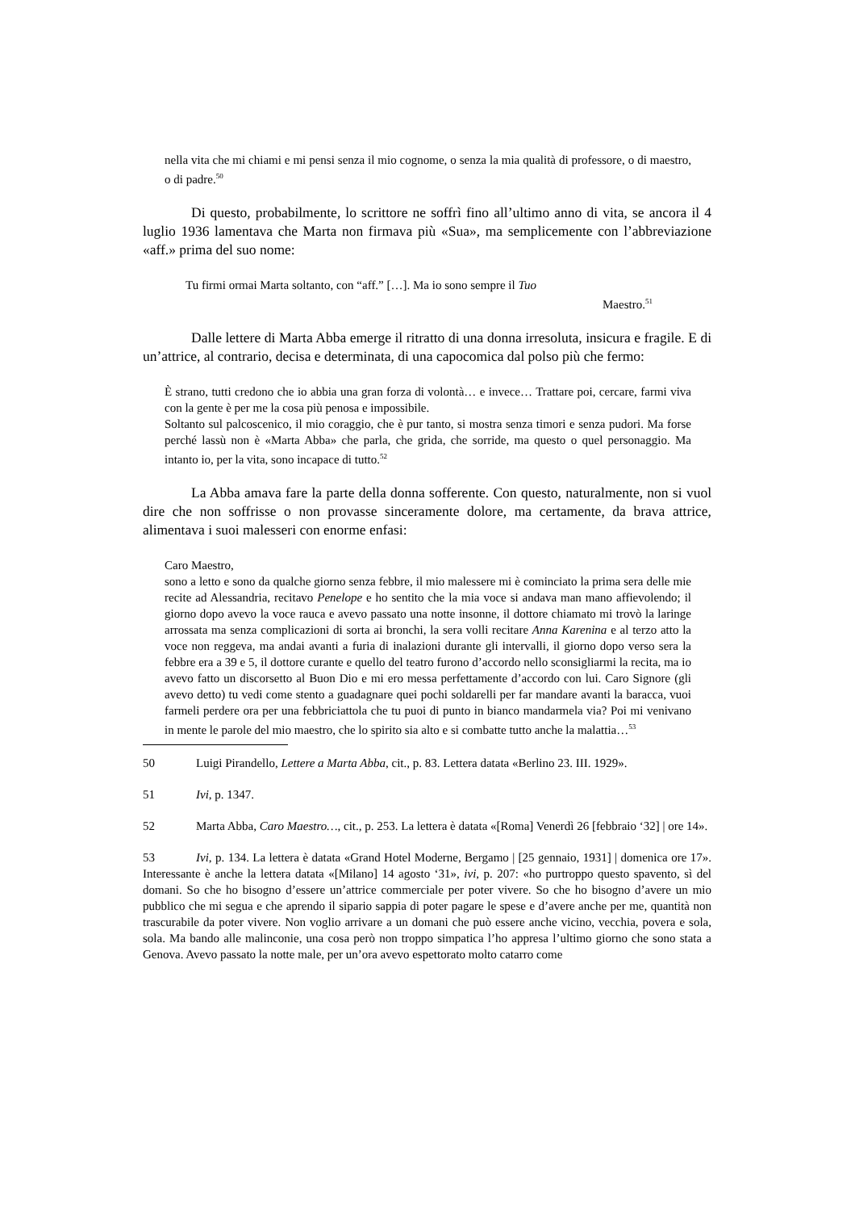nella vita che mi chiami e mi pensi senza il mio cognome, o senza la mia qualità di professore, o di maestro, o di padre.<sup>50</sup>
Di questo, probabilmente, lo scrittore ne soffrì fino all’ultimo anno di vita, se ancora il 4 luglio 1936 lamentava che Marta non firmava più «Sua», ma semplicemente con l’abbreviazione «aff.» prima del suo nome:
Tu firmi ormai Marta soltanto, con “aff.” […]. Ma io sono sempre il Tuo
Maestro.<sup>51</sup>
Dalle lettere di Marta Abba emerge il ritratto di una donna irresoluta, insicura e fragile. E di un’attrice, al contrario, decisa e determinata, di una capocomica dal polso più che fermo:
È strano, tutti credono che io abbia una gran forza di volontà… e invece… Trattare poi, cercare, farmi viva con la gente è per me la cosa più penosa e impossibile.
Soltanto sul palcoscenico, il mio coraggio, che è pur tanto, si mostra senza timori e senza pudori. Ma forse perché lassù non è «Marta Abba» che parla, che grida, che sorride, ma questo o quel personaggio. Ma intanto io, per la vita, sono incapace di tutto.<sup>52</sup>
La Abba amava fare la parte della donna sofferente. Con questo, naturalmente, non si vuol dire che non soffrisse o non provasse sinceramente dolore, ma certamente, da brava attrice, alimentava i suoi malesseri con enorme enfasi:
Caro Maestro,
sono a letto e sono da qualche giorno senza febbre, il mio malessere mi è cominciato la prima sera delle mie recite ad Alessandria, recitavo Penelope e ho sentito che la mia voce si andava man mano affievolendo; il giorno dopo avevo la voce rauca e avevo passato una notte insonne, il dottore chiamato mi trovò la laringe arrossata ma senza complicazioni di sorta ai bronchi, la sera volli recitare Anna Karenina e al terzo atto la voce non reggeva, ma andai avanti a furia di inalazioni durante gli intervalli, il giorno dopo verso sera la febbre era a 39 e 5, il dottore curante e quello del teatro furono d’accordo nello sconsigliarmi la recita, ma io avevo fatto un discorsetto al Buon Dio e mi ero messa perfettamente d’accordo con lui. Caro Signore (gli avevo detto) tu vedi come stento a guadagnare quei pochi soldarelli per far mandare avanti la baracca, vuoi farmeli perdere ora per una febbriciattola che tu puoi di punto in bianco mandarmela via? Poi mi venivano in mente le parole del mio maestro, che lo spirito sia alto e si combatte tutto anche la malattia…<sup>53</sup>
50 Luigi Pirandello, Lettere a Marta Abba, cit., p. 83. Lettera datata «Berlino 23. III. 1929».
51 Ivi, p. 1347.
52 Marta Abba, Caro Maestro…, cit., p. 253. La lettera è datata «[Roma] Venerdì 26 [febbraio ‘32] | ore 14».
53 Ivi, p. 134. La lettera è datata «Grand Hotel Moderne, Bergamo | [25 gennaio, 1931] | domenica ore 17». Interessante è anche la lettera datata «[Milano] 14 agosto ‘31», ivi, p. 207: «ho purtroppo questo spavento, sì del domani. So che ho bisogno d’essere un’attrice commerciale per poter vivere. So che ho bisogno d’avere un mio pubblico che mi segua e che aprendo il sipario sappia di poter pagare le spese e d’avere anche per me, quantità non trascurabile da poter vivere. Non voglio arrivare a un domani che può essere anche vicino, vecchia, povera e sola, sola. Ma bando alle malinconie, una cosa però non troppo simpatica l’ho appresa l’ultimo giorno che sono stata a Genova. Avevo passato la notte male, per un’ora avevo espettorato molto catarro come